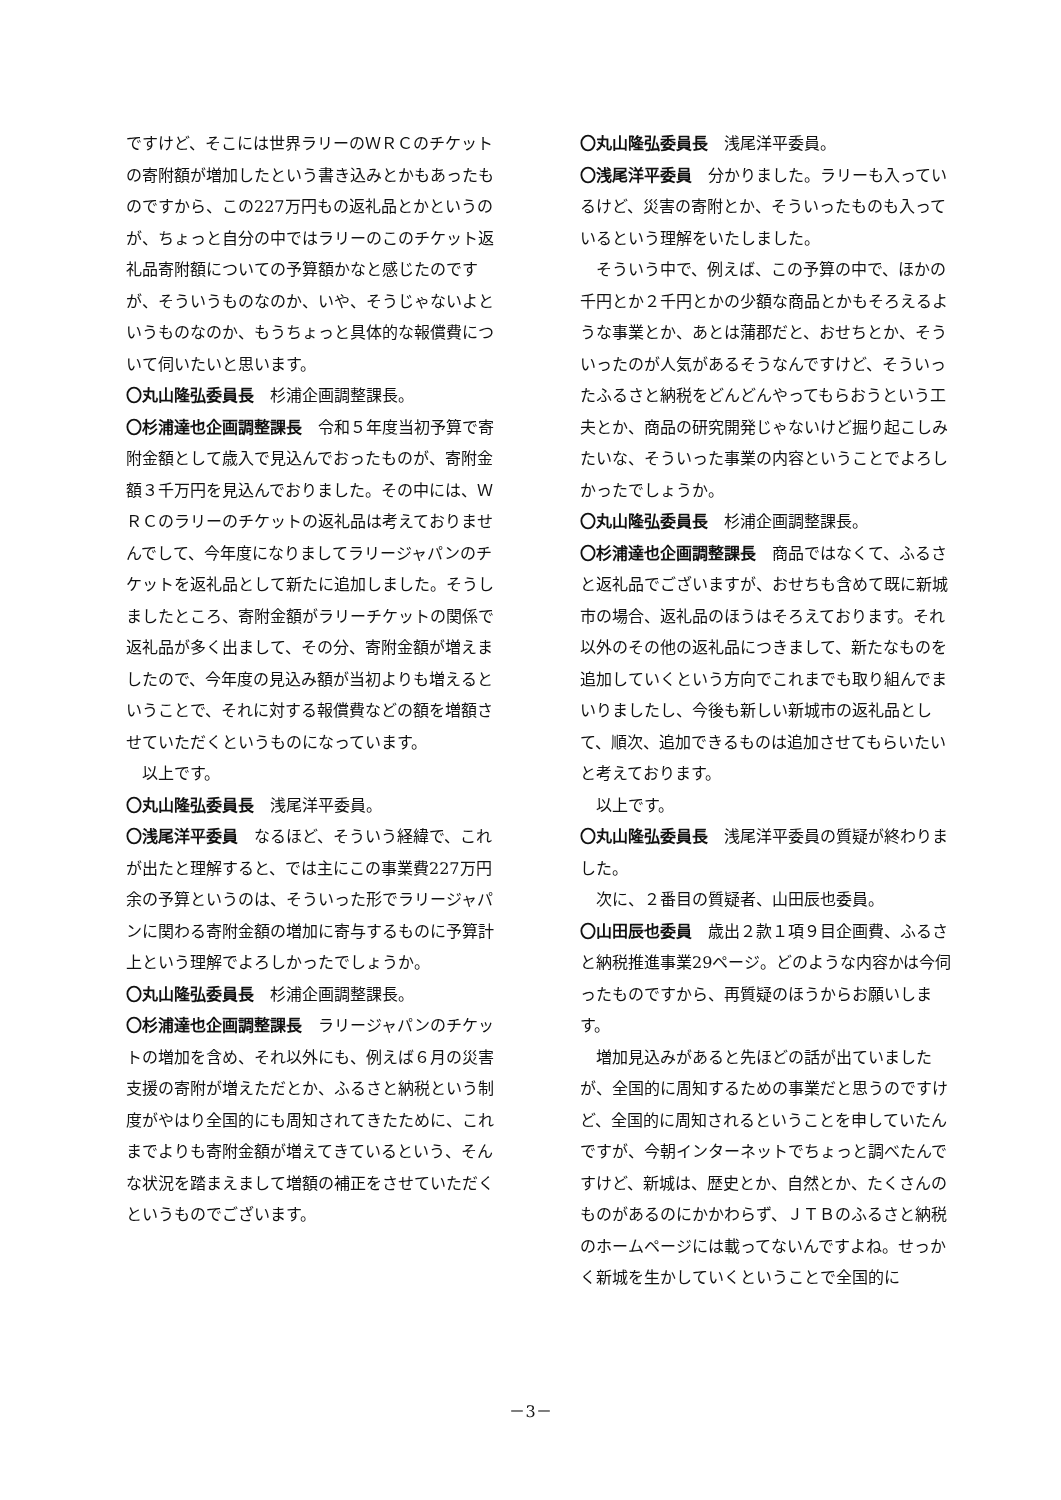ですけど、そこには世界ラリーのＷＲＣのチケットの寄附額が増加したという書き込みとかもあったものですから、この227万円もの返礼品とかというのが、ちょっと自分の中ではラリーのこのチケット返礼品寄附額についての予算額かなと感じたのですが、そういうものなのか、いや、そうじゃないよというものなのか、もうちょっと具体的な報償費について伺いたいと思います。
〇丸山隆弘委員長　杉浦企画調整課長。
〇杉浦達也企画調整課長　令和５年度当初予算で寄附金額として歳入で見込んでおったものが、寄附金額３千万円を見込んでおりました。その中には、ＷＲＣのラリーのチケットの返礼品は考えておりませんでして、今年度になりましてラリージャパンのチケットを返礼品として新たに追加しました。そうしましたところ、寄附金額がラリーチケットの関係で返礼品が多く出まして、その分、寄附金額が増えましたので、今年度の見込み額が当初よりも増えるということで、それに対する報償費などの額を増額させていただくというものになっています。
以上です。
〇丸山隆弘委員長　浅尾洋平委員。
〇浅尾洋平委員　なるほど、そういう経緯で、これが出たと理解すると、では主にこの事業費227万円余の予算というのは、そういった形でラリージャパンに関わる寄附金額の増加に寄与するものに予算計上という理解でよろしかったでしょうか。
〇丸山隆弘委員長　杉浦企画調整課長。
〇杉浦達也企画調整課長　ラリージャパンのチケットの増加を含め、それ以外にも、例えば６月の災害支援の寄附が増えただとか、ふるさと納税という制度がやはり全国的にも周知されてきたために、これまでよりも寄附金額が増えてきているという、そんな状況を踏まえまして増額の補正をさせていただくというものでございます。
〇丸山隆弘委員長　浅尾洋平委員。
〇浅尾洋平委員　分かりました。ラリーも入っているけど、災害の寄附とか、そういったものも入っているという理解をいたしました。
そういう中で、例えば、この予算の中で、ほかの千円とか２千円とかの少額な商品とかもそろえるような事業とか、あとは蒲郡だと、おせちとか、そういったのが人気があるそうなんですけど、そういったふるさと納税をどんどんやってもらおうという工夫とか、商品の研究開発じゃないけど掘り起こしみたいな、そういった事業の内容ということでよろしかったでしょうか。
〇丸山隆弘委員長　杉浦企画調整課長。
〇杉浦達也企画調整課長　商品ではなくて、ふるさと返礼品でございますが、おせちも含めて既に新城市の場合、返礼品のほうはそろえております。それ以外のその他の返礼品につきまして、新たなものを追加していくという方向でこれまでも取り組んでまいりましたし、今後も新しい新城市の返礼品として、順次、追加できるものは追加させてもらいたいと考えております。
以上です。
〇丸山隆弘委員長　浅尾洋平委員の質疑が終わりました。
次に、２番目の質疑者、山田辰也委員。
〇山田辰也委員　歳出２款１項９目企画費、ふるさと納税推進事業29ページ。どのような内容かは今伺ったものですから、再質疑のほうからお願いします。
増加見込みがあると先ほどの話が出ていましたが、全国的に周知するための事業だと思うのですけど、全国的に周知されるということを申していたんですが、今朝インターネットでちょっと調べたんですけど、新城は、歴史とか、自然とか、たくさんのものがあるのにかかわらず、ＪＴＢのふるさと納税のホームページには載ってないんですよね。せっかく新城を生かしていくということで全国的に
－3－